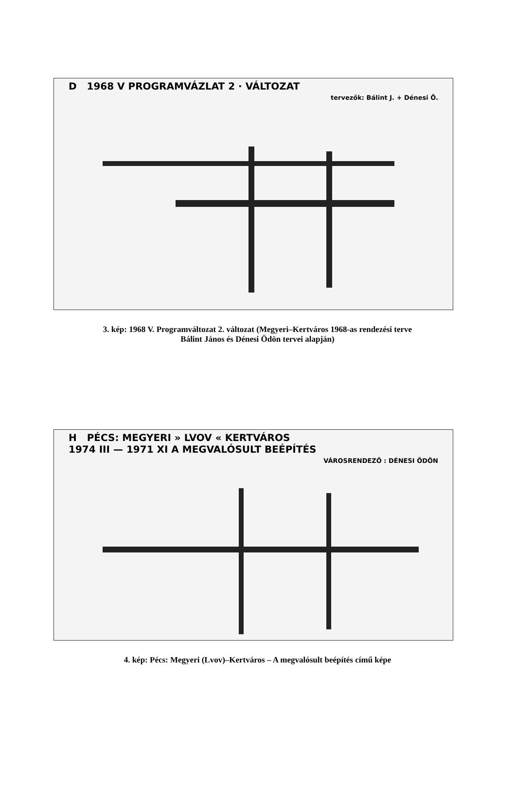D 1968 V PROGRAMVÁZLAT 2 · VÁLTOZAT
tervezők: Bálint J. + Dénesi Ö.
3. kép: 1968 V. Programváltozat 2. változat (Megyeri–Kertváros 1968-as rendezési terve
Bálint János és Dénesi Ödön tervei alapján)
H PÉCS: MEGYERI » LVOV « KERTVÁROS
1974 III — 1971 XI A MEGVALÓSULT BEÉPÍTÉS
VÁROSRENDEZŐ : DÉNESI ÖDÖN
4. kép: Pécs: Megyeri (Lvov)–Kertváros – A megvalósult beépítés című képe